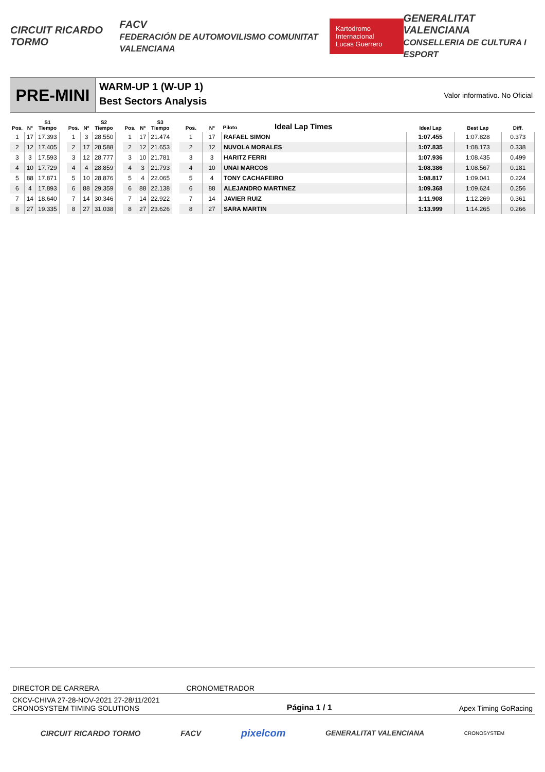CIRCUIT RICARDO TORMO FACV
FEDERACIÓN DE AUTOMOVILISMO COMUNITAT VALENCIANA Kartodromo Internacional
Lucas Guerrero GENERALITAT VALENCIANA
CONSELLERIA DE CULTURA I ESPORT
PRE-MINI
WARM-UP 1 (W-UP 1)
Best Sectors Analysis
Valor informativo. No Oficial
| Pos. | Nº | S1 Tiempo |
| --- | --- | --- |
| 1 | 17 | 17.393 |
| 2 | 12 | 17.405 |
| 3 | 3 | 17.593 |
| 4 | 10 | 17.729 |
| 5 | 88 | 17.871 |
| 6 | 4 | 17.893 |
| 7 | 14 | 18.640 |
| 8 | 27 | 19.335 |
| Pos. | Nº | S2 Tiempo |
| --- | --- | --- |
| 1 | 3 | 28.550 |
| 2 | 17 | 28.588 |
| 3 | 12 | 28.777 |
| 4 | 4 | 28.859 |
| 5 | 10 | 28.876 |
| 6 | 88 | 29.359 |
| 7 | 14 | 30.346 |
| 8 | 27 | 31.038 |
| Pos. | Nº | S3 Tiempo |
| --- | --- | --- |
| 1 | 17 | 21.474 |
| 2 | 12 | 21.653 |
| 3 | 10 | 21.781 |
| 4 | 3 | 21.793 |
| 5 | 4 | 22.065 |
| 6 | 88 | 22.138 |
| 7 | 14 | 22.922 |
| 8 | 27 | 23.626 |
| Pos. | Nº | Piloto Ideal Lap Times | Ideal Lap | Best Lap | Diff. |
| --- | --- | --- | --- | --- | --- |
| 1 | 17 | RAFAEL SIMON | 1:07.455 | 1:07.828 | 0.373 |
| 2 | 12 | NUVOLA MORALES | 1:07.835 | 1:08.173 | 0.338 |
| 3 | 3 | HARITZ FERRI | 1:07.936 | 1:08.435 | 0.499 |
| 4 | 10 | UNAI MARCOS | 1:08.386 | 1:08.567 | 0.181 |
| 5 | 4 | TONY CACHAFEIRO | 1:08.817 | 1:09.041 | 0.224 |
| 6 | 88 | ALEJANDRO MARTINEZ | 1:09.368 | 1:09.624 | 0.256 |
| 7 | 14 | JAVIER RUIZ | 1:11.908 | 1:12.269 | 0.361 |
| 8 | 27 | SARA MARTIN | 1:13.999 | 1:14.265 | 0.266 |
DIRECTOR DE CARRERA CRONOMETRADOR
CKCV-CHIVA 27-28-NOV-2021 27-28/11/2021
CRONOSYSTEM TIMING SOLUTIONS Página 1 / 1 Apex Timing GoRacing
CIRCUIT RICARDO TORMO FACV pixelcom GENERALITAT VALENCIANA CRONOSYSTEM